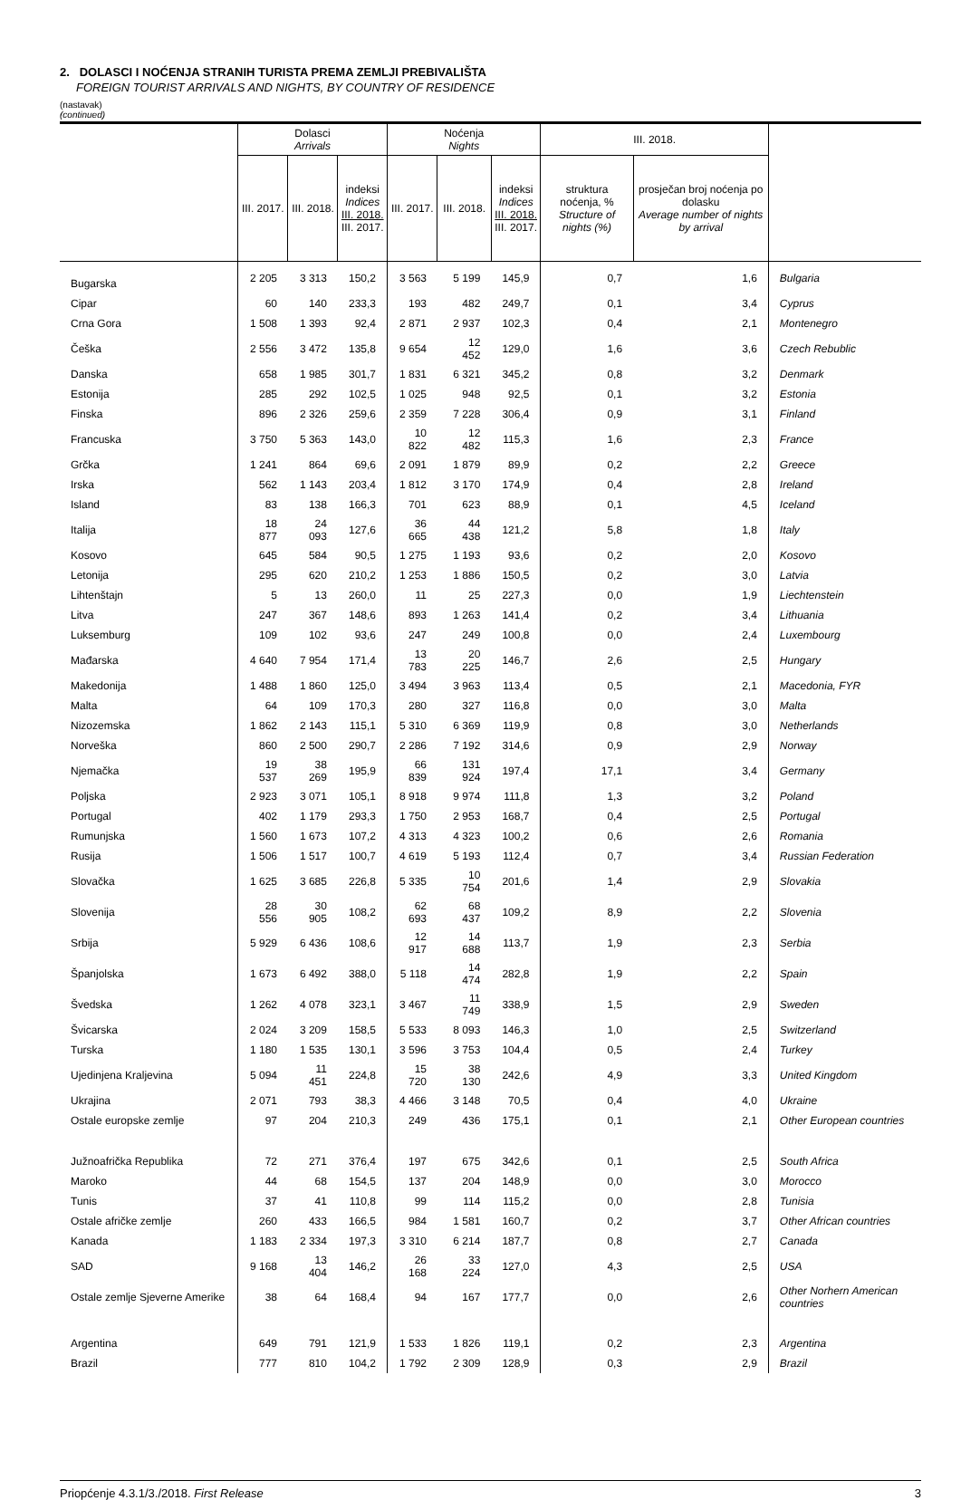2. DOLASCI I NOĆENJA STRANIH TURISTA PREMA ZEMLJI PREBIVALIŠTA
FOREIGN TOURIST ARRIVALS AND NIGHTS, BY COUNTRY OF RESIDENCE
(nastavak)
(continued)
| | Dolasci Arrivals | | | Noćenja Nights | | | III. 2018. | | |
| --- | --- | --- | --- | --- | --- | --- | --- | --- | --- |
| | III. 2017. | III. 2018. | indeksi Indices III. 2018. III. 2017. | III. 2017. | III. 2018. | indeksi Indices III. 2018. III. 2017. | struktura noćenja, % Structure of nights (%) | prosječan broj noćenja po dolasku Average number of nights by arrival | |
| Bugarska | 2 205 | 3 313 | 150,2 | 3 563 | 5 199 | 145,9 | 0,7 | 1,6 | Bulgaria |
| Cipar | 60 | 140 | 233,3 | 193 | 482 | 249,7 | 0,1 | 3,4 | Cyprus |
| Crna Gora | 1 508 | 1 393 | 92,4 | 2 871 | 2 937 | 102,3 | 0,4 | 2,1 | Montenegro |
| Češka | 2 556 | 3 472 | 135,8 | 9 654 | 12 452 | 129,0 | 1,6 | 3,6 | Czech Rebublic |
| Danska | 658 | 1 985 | 301,7 | 1 831 | 6 321 | 345,2 | 0,8 | 3,2 | Denmark |
| Estonija | 285 | 292 | 102,5 | 1 025 | 948 | 92,5 | 0,1 | 3,2 | Estonia |
| Finska | 896 | 2 326 | 259,6 | 2 359 | 7 228 | 306,4 | 0,9 | 3,1 | Finland |
| Francuska | 3 750 | 5 363 | 143,0 | 10 822 | 12 482 | 115,3 | 1,6 | 2,3 | France |
| Grčka | 1 241 | 864 | 69,6 | 2 091 | 1 879 | 89,9 | 0,2 | 2,2 | Greece |
| Irska | 562 | 1 143 | 203,4 | 1 812 | 3 170 | 174,9 | 0,4 | 2,8 | Ireland |
| Island | 83 | 138 | 166,3 | 701 | 623 | 88,9 | 0,1 | 4,5 | Iceland |
| Italija | 18 877 | 24 093 | 127,6 | 36 665 | 44 438 | 121,2 | 5,8 | 1,8 | Italy |
| Kosovo | 645 | 584 | 90,5 | 1 275 | 1 193 | 93,6 | 0,2 | 2,0 | Kosovo |
| Letonija | 295 | 620 | 210,2 | 1 253 | 1 886 | 150,5 | 0,2 | 3,0 | Latvia |
| Lihtenštajn | 5 | 13 | 260,0 | 11 | 25 | 227,3 | 0,0 | 1,9 | Liechtenstein |
| Litva | 247 | 367 | 148,6 | 893 | 1 263 | 141,4 | 0,2 | 3,4 | Lithuania |
| Luksemburg | 109 | 102 | 93,6 | 247 | 249 | 100,8 | 0,0 | 2,4 | Luxembourg |
| Mađarska | 4 640 | 7 954 | 171,4 | 13 783 | 20 225 | 146,7 | 2,6 | 2,5 | Hungary |
| Makedonija | 1 488 | 1 860 | 125,0 | 3 494 | 3 963 | 113,4 | 0,5 | 2,1 | Macedonia, FYR |
| Malta | 64 | 109 | 170,3 | 280 | 327 | 116,8 | 0,0 | 3,0 | Malta |
| Nizozemska | 1 862 | 2 143 | 115,1 | 5 310 | 6 369 | 119,9 | 0,8 | 3,0 | Netherlands |
| Norveška | 860 | 2 500 | 290,7 | 2 286 | 7 192 | 314,6 | 0,9 | 2,9 | Norway |
| Njemačka | 19 537 | 38 269 | 195,9 | 66 839 | 131 924 | 197,4 | 17,1 | 3,4 | Germany |
| Poljska | 2 923 | 3 071 | 105,1 | 8 918 | 9 974 | 111,8 | 1,3 | 3,2 | Poland |
| Portugal | 402 | 1 179 | 293,3 | 1 750 | 2 953 | 168,7 | 0,4 | 2,5 | Portugal |
| Rumunjska | 1 560 | 1 673 | 107,2 | 4 313 | 4 323 | 100,2 | 0,6 | 2,6 | Romania |
| Rusija | 1 506 | 1 517 | 100,7 | 4 619 | 5 193 | 112,4 | 0,7 | 3,4 | Russian Federation |
| Slovačka | 1 625 | 3 685 | 226,8 | 5 335 | 10 754 | 201,6 | 1,4 | 2,9 | Slovakia |
| Slovenija | 28 556 | 30 905 | 108,2 | 62 693 | 68 437 | 109,2 | 8,9 | 2,2 | Slovenia |
| Srbija | 5 929 | 6 436 | 108,6 | 12 917 | 14 688 | 113,7 | 1,9 | 2,3 | Serbia |
| Španjolska | 1 673 | 6 492 | 388,0 | 5 118 | 14 474 | 282,8 | 1,9 | 2,2 | Spain |
| Švedska | 1 262 | 4 078 | 323,1 | 3 467 | 11 749 | 338,9 | 1,5 | 2,9 | Sweden |
| Švicarska | 2 024 | 3 209 | 158,5 | 5 533 | 8 093 | 146,3 | 1,0 | 2,5 | Switzerland |
| Turska | 1 180 | 1 535 | 130,1 | 3 596 | 3 753 | 104,4 | 0,5 | 2,4 | Turkey |
| Ujedinjena Kraljevina | 5 094 | 11 451 | 224,8 | 15 720 | 38 130 | 242,6 | 4,9 | 3,3 | United Kingdom |
| Ukrajina | 2 071 | 793 | 38,3 | 4 466 | 3 148 | 70,5 | 0,4 | 4,0 | Ukraine |
| Ostale europske zemlje | 97 | 204 | 210,3 | 249 | 436 | 175,1 | 0,1 | 2,1 | Other European countries |
| Južnoafrička Republika | 72 | 271 | 376,4 | 197 | 675 | 342,6 | 0,1 | 2,5 | South Africa |
| Maroko | 44 | 68 | 154,5 | 137 | 204 | 148,9 | 0,0 | 3,0 | Morocco |
| Tunis | 37 | 41 | 110,8 | 99 | 114 | 115,2 | 0,0 | 2,8 | Tunisia |
| Ostale afričke zemlje | 260 | 433 | 166,5 | 984 | 1 581 | 160,7 | 0,2 | 3,7 | Other African countries |
| Kanada | 1 183 | 2 334 | 197,3 | 3 310 | 6 214 | 187,7 | 0,8 | 2,7 | Canada |
| SAD | 9 168 | 13 404 | 146,2 | 26 168 | 33 224 | 127,0 | 4,3 | 2,5 | USA |
| Ostale zemlje Sjeverne Amerike | 38 | 64 | 168,4 | 94 | 167 | 177,7 | 0,0 | 2,6 | Other Norhern American countries |
| Argentina | 649 | 791 | 121,9 | 1 533 | 1 826 | 119,1 | 0,2 | 2,3 | Argentina |
| Brazil | 777 | 810 | 104,2 | 1 792 | 2 309 | 128,9 | 0,3 | 2,9 | Brazil |
Priopćenje 4.3.1/3./2018. First Release 3